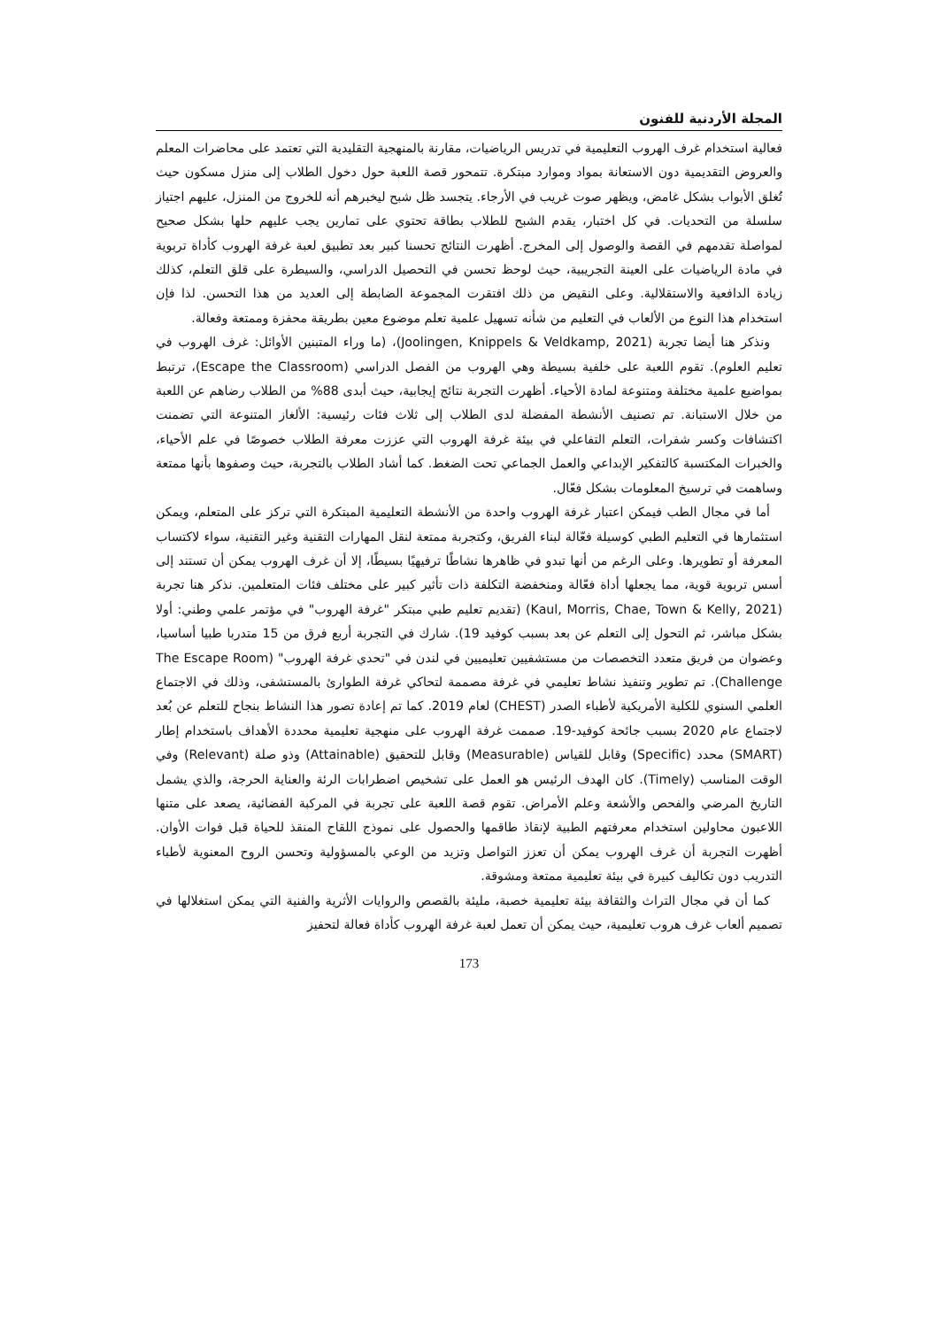المجلة الأردنية للفنون
فعالية استخدام غرف الهروب التعليمية في تدريس الرياضيات، مقارنة بالمنهجية التقليدية التي تعتمد على محاضرات المعلم والعروض التقديمية دون الاستعانة بمواد وموارد مبتكرة. تتمحور قصة اللعبة حول دخول الطلاب إلى منزل مسكون حيث تُغلق الأبواب بشكل غامض، ويظهر صوت غريب في الأرجاء. يتجسد ظل شبح ليخبرهم أنه للخروج من المنزل، عليهم اجتياز سلسلة من التحديات. في كل اختبار، يقدم الشبح للطلاب بطاقة تحتوي على تمارين يجب عليهم حلها بشكل صحيح لمواصلة تقدمهم في القصة والوصول إلى المخرج. أظهرت النتائج تحسنا كبير بعد تطبيق لعبة غرفة الهروب كأداة تربوية في مادة الرياضيات على العينة التجريبية، حيث لوحظ تحسن في التحصيل الدراسي، والسيطرة على قلق التعلم، كذلك زيادة الدافعية والاستقلالية. وعلى النقيض من ذلك افتقرت المجموعة الضابطة إلى العديد من هذا التحسن. لذا فإن استخدام هذا النوع من الألعاب في التعليم من شأنه تسهيل علمية تعلم موضوع معين بطريقة محفزة وممتعة وفعالة.
ونذكر هنا أيضا تجربة (Joolingen, Knippels & Veldkamp, 2021)، (ما وراء المتبنين الأوائل: غرف الهروب في تعليم العلوم). تقوم اللعبة على خلفية بسيطة وهي الهروب من الفصل الدراسي (Escape the Classroom)، ترتبط بمواضيع علمية مختلفة ومتنوعة لمادة الأحياء. أظهرت التجربة نتائج إيجابية، حيث أبدى 88% من الطلاب رضاهم عن اللعبة من خلال الاستبانة. تم تصنيف الأنشطة المفضلة لدى الطلاب إلى ثلاث فئات رئيسية: الألغاز المتنوعة التي تضمنت اكتشافات وكسر شفرات، التعلم التفاعلي في بيئة غرفة الهروب التي عززت معرفة الطلاب خصوصًا في علم الأحياء، والخبرات المكتسبة كالتفكير الإبداعي والعمل الجماعي تحت الضغط. كما أشاد الطلاب بالتجربة، حيث وصفوها بأنها ممتعة وساهمت في ترسيخ المعلومات بشكل فعّال.
أما في مجال الطب فيمكن اعتبار غرفة الهروب واحدة من الأنشطة التعليمية المبتكرة التي تركز على المتعلم، ويمكن استثمارها في التعليم الطبي كوسيلة فعّالة لبناء الفريق، وكتجربة ممتعة لنقل المهارات التقنية وغير التقنية، سواء لاكتساب المعرفة أو تطويرها. وعلى الرغم من أنها تبدو في ظاهرها نشاطًا ترفيهيًا بسيطًا، إلا أن غرف الهروب يمكن أن تستند إلى أسس تربوية قوية، مما يجعلها أداة فعّالة ومنخفضة التكلفة ذات تأثير كبير على مختلف فئات المتعلمين. نذكر هنا تجربة (Kaul, Morris, Chae, Town & Kelly, 2021) (تقديم تعليم طبي مبتكر "غرفة الهروب" في مؤتمر علمي وطني: أولا بشكل مباشر، ثم التحول إلى التعلم عن بعد بسبب كوفيد 19). شارك في التجربة أربع فرق من 15 متدربا طبيا أساسيا، وعضوان من فريق متعدد التخصصات من مستشفيين تعليميين في لندن في "تحدي غرفة الهروب" (The Escape Room Challenge). تم تطوير وتنفيذ نشاط تعليمي في غرفة مصممة لتحاكي غرفة الطوارئ بالمستشفى، وذلك في الاجتماع العلمي السنوي للكلية الأمريكية لأطباء الصدر (CHEST) لعام 2019. كما تم إعادة تصور هذا النشاط بنجاح للتعلم عن بُعد لاجتماع عام 2020 بسبب جائحة كوفيد-19. صممت غرفة الهروب على منهجية تعليمية محددة الأهداف باستخدام إطار (SMART) محدد (Specific) وقابل للقياس (Measurable) وقابل للتحقيق (Attainable) وذو صلة (Relevant) وفي الوقت المناسب (Timely). كان الهدف الرئيس هو العمل على تشخيص اضطرابات الرئة والعناية الحرجة، والذي يشمل التاريخ المرضي والفحص والأشعة وعلم الأمراض. تقوم قصة اللعبة على تجربة في المركبة الفضائية، يصعد على متنها اللاعبون محاولين استخدام معرفتهم الطبية لإنقاذ طاقمها والحصول على نموذج اللقاح المنقذ للحياة قبل فوات الأوان. أظهرت التجربة أن غرف الهروب يمكن أن تعزز التواصل وتزيد من الوعي بالمسؤولية وتحسن الروح المعنوية لأطباء التدريب دون تكاليف كبيرة في بيئة تعليمية ممتعة ومشوقة.
كما أن في مجال التراث والثقافة بيئة تعليمية خصبة، مليئة بالقصص والروايات الأثرية والفنية التي يمكن استغلالها في تصميم ألعاب غرف هروب تعليمية، حيث يمكن أن تعمل لعبة غرفة الهروب كأداة فعالة لتحفيز
173